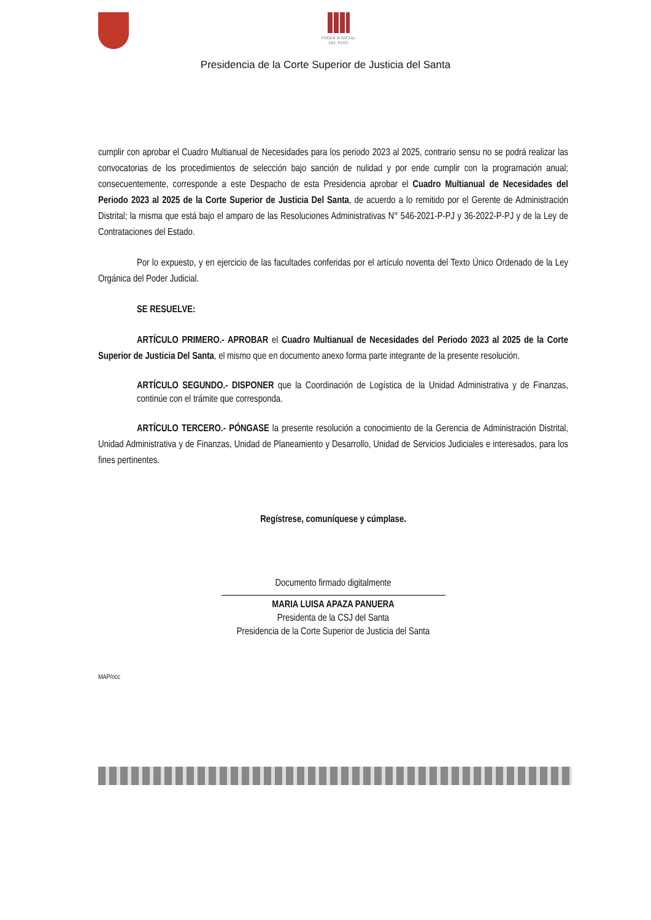PODER JUDICIAL
DEL PERÚ
Presidencia de la Corte Superior de Justicia del Santa
cumplir con aprobar el Cuadro Multianual de Necesidades para los periodo 2023 al 2025, contrario sensu no se podrá realizar las convocatorias de los procedimientos de selección bajo sanción de nulidad y por ende cumplir con la programación anual; consecuentemente, corresponde a este Despacho de esta Presidencia aprobar el Cuadro Multianual de Necesidades del Periodo 2023 al 2025 de la Corte Superior de Justicia Del Santa, de acuerdo a lo remitido por el Gerente de Administración Distrital; la misma que está bajo el amparo de las Resoluciones Administrativas N° 546-2021-P-PJ y 36-2022-P-PJ y de la Ley de Contrataciones del Estado.
Por lo expuesto, y en ejercicio de las facultades conferidas por el artículo noventa del Texto Único Ordenado de la Ley Orgánica del Poder Judicial.
SE RESUELVE:
ARTÍCULO PRIMERO.- APROBAR el Cuadro Multianual de Necesidades del Periodo 2023 al 2025 de la Corte Superior de Justicia Del Santa, el mismo que en documento anexo forma parte integrante de la presente resolución.
ARTÍCULO SEGUNDO.- DISPONER que la Coordinación de Logística de la Unidad Administrativa y de Finanzas, continúe con el trámite que corresponda.
ARTÍCULO TERCERO.- PÓNGASE la presente resolución a conocimiento de la Gerencia de Administración Distrital, Unidad Administrativa y de Finanzas, Unidad de Planeamiento y Desarrollo, Unidad de Servicios Judiciales e interesados, para los fines pertinentes.
Regístrese, comuníquese y cúmplase.
Documento firmado digitalmente
MARIA LUISA APAZA PANUERA
Presidenta de la CSJ del Santa
Presidencia de la Corte Superior de Justicia del Santa
MAP/occ